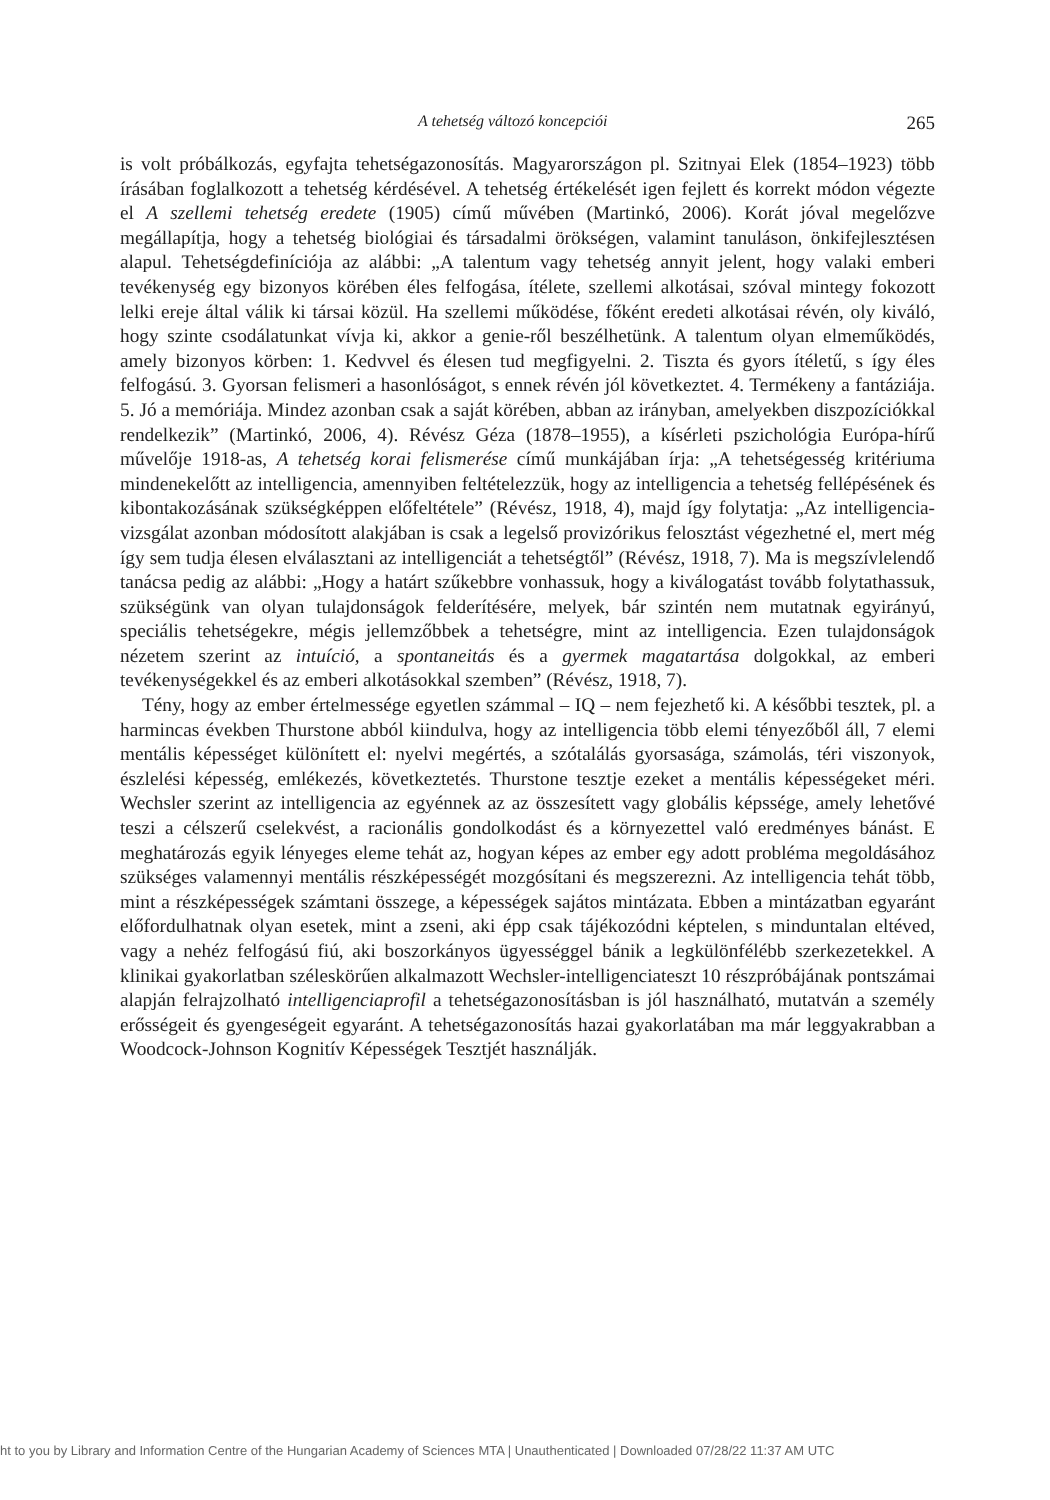A tehetség változó koncepciói 265
is volt próbálkozás, egyfajta tehetségazonosítás. Magyarországon pl. Szitnyai Elek (1854–1923) több írásában foglalkozott a tehetség kérdésével. A tehetség értékelését igen fejlett és korrekt módon végezte el A szellemi tehetség eredete (1905) című művében (Martinkó, 2006). Korát jóval megelőzve megállapítja, hogy a tehetség biológiai és társadalmi örökségen, valamint tanuláson, önkifejlesztésen alapul. Tehetségdefiníciója az alábbi: „A talentum vagy tehetség annyit jelent, hogy valaki emberi tevékenység egy bizonyos körében éles felfogása, ítélete, szellemi alkotásai, szóval mintegy fokozott lelki ereje által válik ki társai közül. Ha szellemi működése, főként eredeti alkotásai révén, oly kiváló, hogy szinte csodálatunkat vívja ki, akkor a genie-ről beszélhetünk. A talentum olyan elmeműködés, amely bizonyos körben: 1. Kedvvel és élesen tud megfigyelni. 2. Tiszta és gyors ítéletű, s így éles felfogású. 3. Gyorsan felismeri a hasonlóságot, s ennek révén jól következtet. 4. Termékeny a fantáziája. 5. Jó a memóriája. Mindez azonban csak a saját körében, abban az irányban, amelyekben diszpozíciókkal rendelkezik” (Martinkó, 2006, 4). Révész Géza (1878–1955), a kísérleti pszichológia Európa-hírű művelője 1918-as, A tehetség korai felismerése című munkájában írja: „A tehetségesség kritériuma mindenekelőtt az intelligencia, amennyiben feltételezzük, hogy az intelligencia a tehetség fellépésének és kibontakozásának szükségképpen előfeltétele” (Révész, 1918, 4), majd így folytatja: „Az intelligencia-vizsgálat azonban módosított alakjában is csak a legelső provizórikus felosztást végezhetné el, mert még így sem tudja élesen elválasztani az intelligenciát a tehetségtől” (Révész, 1918, 7). Ma is megszívlelendő tanácsa pedig az alábbi: „Hogy a határt szűkebbre vonhassuk, hogy a kiválogatást tovább folytathassuk, szükségünk van olyan tulajdonságok felderítésére, melyek, bár szintén nem mutatnak egyirányú, speciális tehetségekre, mégis jellemzőbbek a tehetségre, mint az intelligencia. Ezen tulajdonságok nézetem szerint az intuíció, a spontaneitás és a gyermek magatartása dolgokkal, az emberi tevékenységekkel és az emberi alkotásokkal szemben” (Révész, 1918, 7).
Tény, hogy az ember értelmessége egyetlen számmal – IQ – nem fejezhető ki. A későbbi tesztek, pl. a harmincas években Thurstone abból kiindulva, hogy az intelligencia több elemi tényezőből áll, 7 elemi mentális képességet különített el: nyelvi megértés, a szótalálás gyorsasága, számolás, téri viszonyok, észlelési képesség, emlékezés, következtetés. Thurstone tesztje ezeket a mentális képességeket méri. Wechsler szerint az intelligencia az egyénnek az az összesített vagy globális képssége, amely lehetővé teszi a célszerű cselekvést, a racionális gondolkodást és a környezettel való eredményes bánást. E meghatározás egyik lényeges eleme tehát az, hogyan képes az ember egy adott probléma megoldásához szükséges valamennyi mentális részképességét mozgósítani és megszerezni. Az intelligencia tehát több, mint a részképességek számtani összege, a képességek sajátos mintázata. Ebben a mintázatban egyaránt előfordulhatnak olyan esetek, mint a zseni, aki épp csak tájékozódni képtelen, s minduntalan eltéved, vagy a nehéz felfogású fiú, aki boszorkányos ügyességgel bánik a legkülönfélébb szerkezetekkel. A klinikai gyakorlatban széleskörűen alkalmazott Wechsler-intelligenciateszt 10 részpróbájának pontszámai alapján felrajzolható intelligenciaprofil a tehetségazonosításban is jól használható, mutatván a személy erősségeit és gyengeségeit egyaránt. A tehetségazonosítás hazai gyakorlatában ma már leggyakrabban a Woodcock-Johnson Kognitív Képességek Tesztjét használják.
ht to you by Library and Information Centre of the Hungarian Academy of Sciences MTA | Unauthenticated | Downloaded 07/28/22 11:37 AM UTC